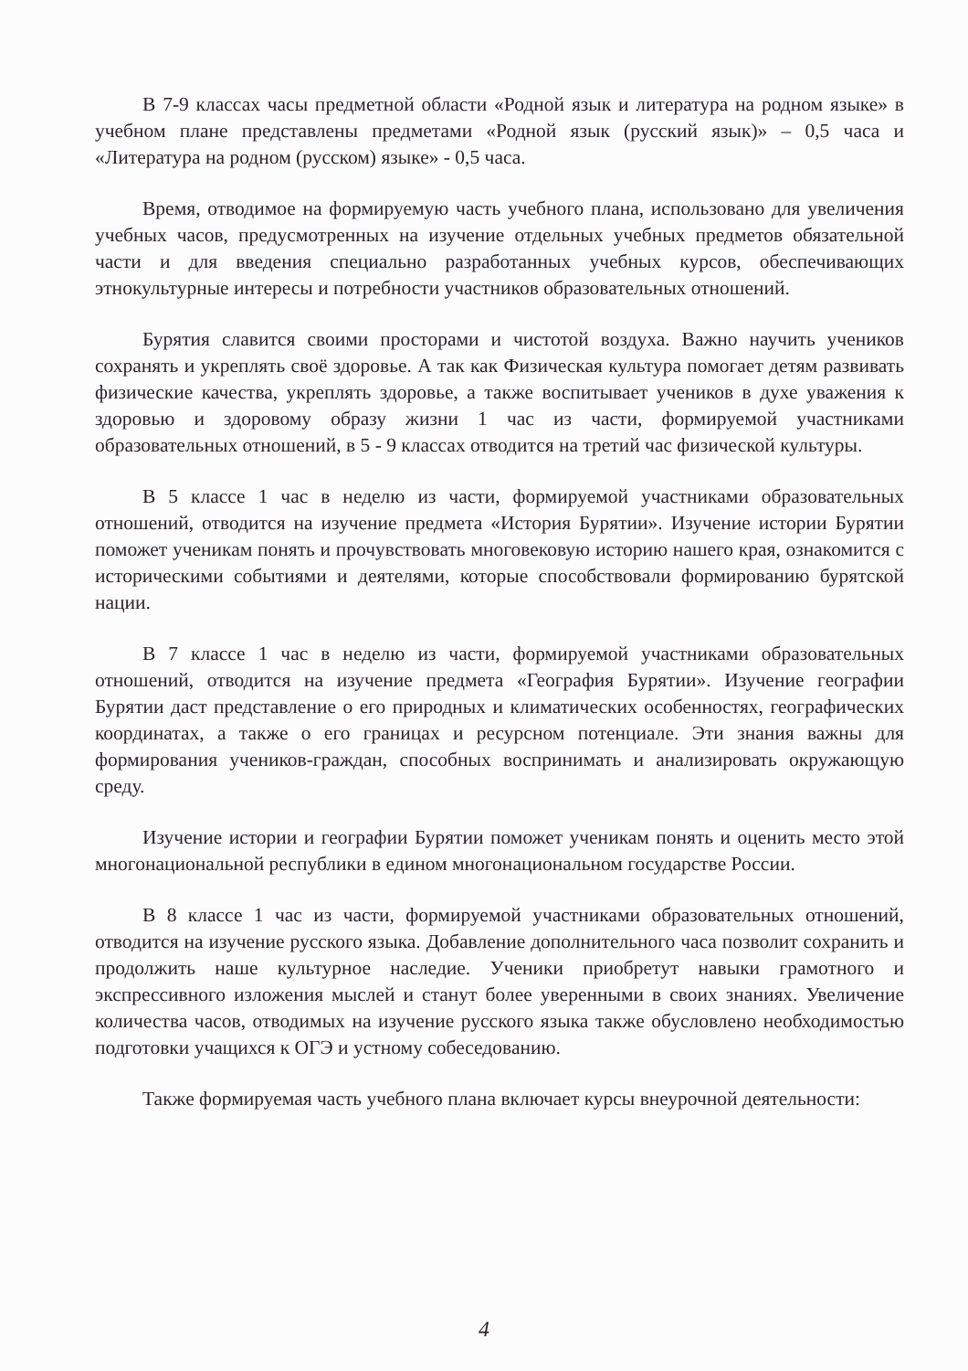В 7-9 классах часы предметной области «Родной язык и литература на родном языке» в учебном плане представлены предметами «Родной язык (русский язык)» – 0,5 часа и «Литература на родном (русском) языке» - 0,5 часа.
Время, отводимое на формируемую часть учебного плана, использовано для увеличения учебных часов, предусмотренных на изучение отдельных учебных предметов обязательной части и для введения специально разработанных учебных курсов, обеспечивающих этнокультурные интересы и потребности участников образовательных отношений.
Бурятия славится своими просторами и чистотой воздуха. Важно научить учеников сохранять и укреплять своё здоровье. А так как Физическая культура помогает детям развивать физические качества, укреплять здоровье, а также воспитывает учеников в духе уважения к здоровью и здоровому образу жизни 1 час из части, формируемой участниками образовательных отношений, в 5 - 9 классах отводится на третий час физической культуры.
В 5 классе 1 час в неделю из части, формируемой участниками образовательных отношений, отводится на изучение предмета «История Бурятии». Изучение истории Бурятии поможет ученикам понять и прочувствовать многовековую историю нашего края, ознакомится с историческими событиями и деятелями, которые способствовали формированию бурятской нации.
В 7 классе 1 час в неделю из части, формируемой участниками образовательных отношений, отводится на изучение предмета «География Бурятии». Изучение географии Бурятии даст представление о его природных и климатических особенностях, географических координатах, а также о его границах и ресурсном потенциале. Эти знания важны для формирования учеников-граждан, способных воспринимать и анализировать окружающую среду.
Изучение истории и географии Бурятии поможет ученикам понять и оценить место этой многонациональной республики в едином многонациональном государстве России.
В 8 классе 1 час из части, формируемой участниками образовательных отношений, отводится на изучение русского языка. Добавление дополнительного часа позволит сохранить и продолжить наше культурное наследие. Ученики приобретут навыки грамотного и экспрессивного изложения мыслей и станут более уверенными в своих знаниях. Увеличение количества часов, отводимых на изучение русского языка также обусловлено необходимостью подготовки учащихся к ОГЭ и устному собеседованию.
Также формируемая часть учебного плана включает курсы внеурочной деятельности:
4